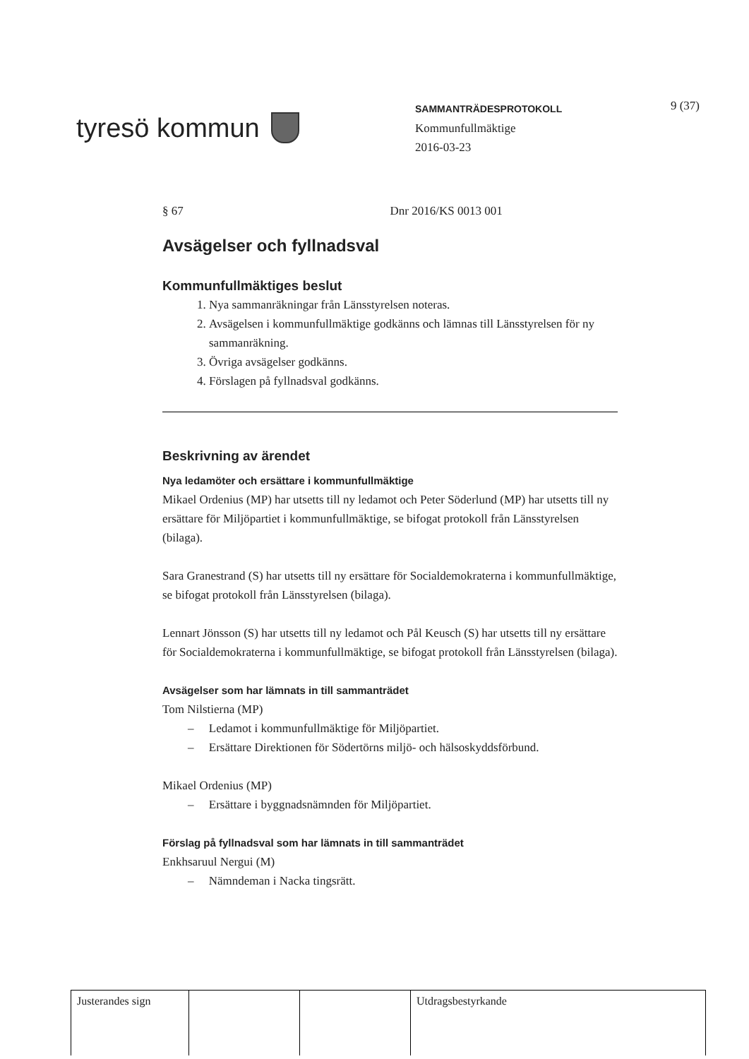tyresö kommun
SAMMANTRÄDESPROTOKOLL
Kommunfullmäktige
2016-03-23
9 (37)
§ 67 Dnr 2016/KS 0013 001
Avsägelser och fyllnadsval
Kommunfullmäktiges beslut
1. Nya sammanräkningar från Länsstyrelsen noteras.
2. Avsägelsen i kommunfullmäktige godkänns och lämnas till Länsstyrelsen för ny sammanräkning.
3. Övriga avsägelser godkänns.
4. Förslagen på fyllnadsval godkänns.
Beskrivning av ärendet
Nya ledamöter och ersättare i kommunfullmäktige
Mikael Ordenius (MP) har utsetts till ny ledamot och Peter Söderlund (MP) har utsetts till ny ersättare för Miljöpartiet i kommunfullmäktige, se bifogat protokoll från Länsstyrelsen (bilaga).
Sara Granestrand (S) har utsetts till ny ersättare för Socialdemokraterna i kommunfullmäktige, se bifogat protokoll från Länsstyrelsen (bilaga).
Lennart Jönsson (S) har utsetts till ny ledamot och Pål Keusch (S) har utsetts till ny ersättare för Socialdemokraterna i kommunfullmäktige, se bifogat protokoll från Länsstyrelsen (bilaga).
Avsägelser som har lämnats in till sammanträdet
Tom Nilstierna (MP)
– Ledamot i kommunfullmäktige för Miljöpartiet.
– Ersättare Direktionen för Södertörns miljö- och hälsoskyddsförbund.
Mikael Ordenius (MP)
– Ersättare i byggnadsnämnden för Miljöpartiet.
Förslag på fyllnadsval som har lämnats in till sammanträdet
Enkhsaruul Nergui (M)
– Nämndeman i Nacka tingsrätt.
| Justerandes sign | | | Utdragsbestyrkande |